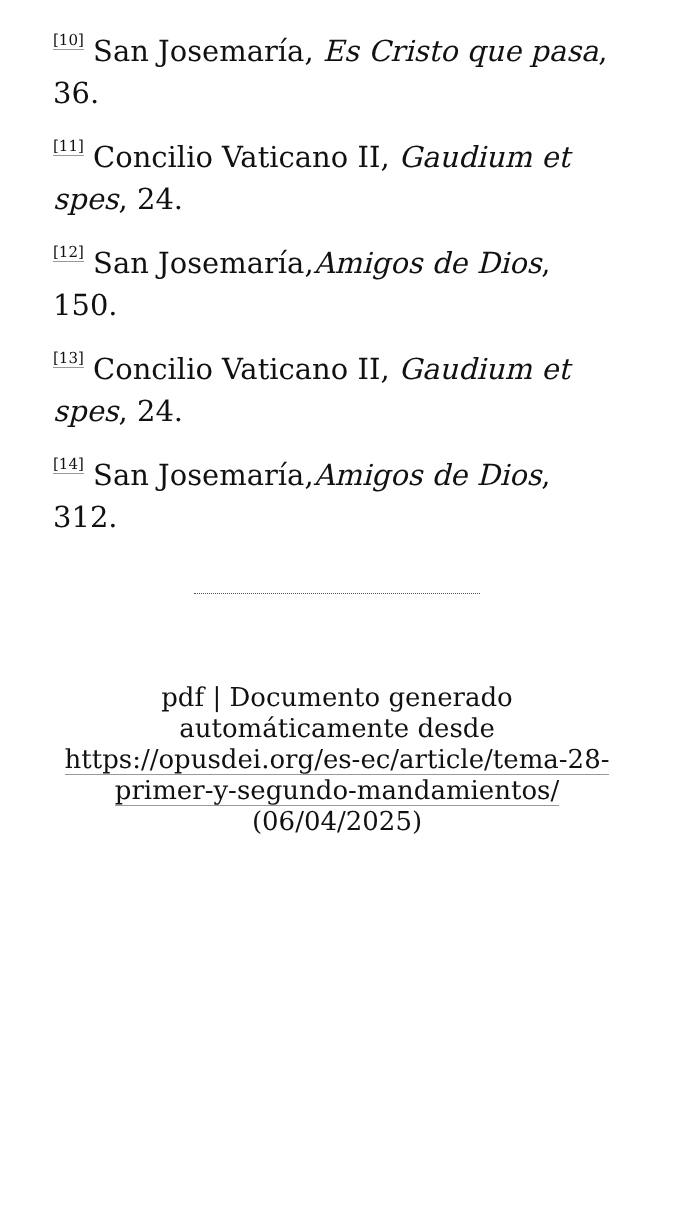<sup>[10]</sup> San Josemaría, Es Cristo que pasa, 36.
<sup>[11]</sup> Concilio Vaticano II, Gaudium et spes, 24.
<sup>[12]</sup> San Josemaría,Amigos de Dios, 150.
<sup>[13]</sup> Concilio Vaticano II, Gaudium et spes, 24.
<sup>[14]</sup> San Josemaría,Amigos de Dios, 312.
pdf | Documento generado automáticamente desde https://opusdei.org/es-ec/article/tema-28-primer-y-segundo-mandamientos/ (06/04/2025)